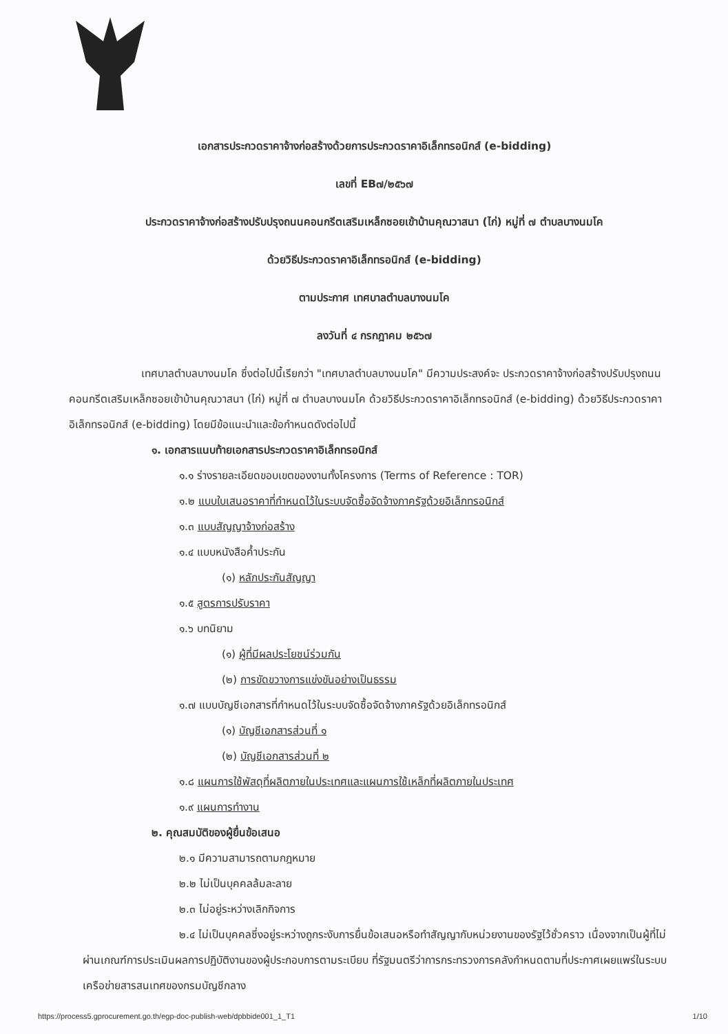เอกสารประกวดราคาจ้างก่อสร้างด้วยการประกวดราคาอิเล็กทรอนิกส์ (e-bidding)
เลขที่ EB๗/๒๕๖๗
ประกวดราคาจ้างก่อสร้างปรับปรุงถนนคอนกรีตเสริมเหล็กซอยเข้าบ้านคุณวาสนา (ไก่) หมู่ที่ ๗ ตำบลบางนมโค
ด้วยวิธีประกวดราคาอิเล็กทรอนิกส์ (e-bidding)
ตามประกาศ เทศบาลตำบลบางนมโค
ลงวันที่ ๔ กรกฎาคม ๒๕๖๗
เทศบาลตำบลบางนมโค ซึ่งต่อไปนี้เรียกว่า "เทศบาลตำบลบางนมโค" มีความประสงค์จะ ประกวดราคาจ้างก่อสร้างปรับปรุงถนนคอนกรีตเสริมเหล็กซอยเข้าบ้านคุณวาสนา (ไก่) หมู่ที่ ๗ ตำบลบางนมโค ด้วยวิธีประกวดราคาอิเล็กทรอนิกส์ (e-bidding) ด้วยวิธีประกวดราคาอิเล็กทรอนิกส์ (e-bidding) โดยมีข้อแนะนำและข้อกำหนดดังต่อไปนี้
๑. เอกสารแนบท้ายเอกสารประกวดราคาอิเล็กทรอนิกส์
๑.๑ ร่างรายละเอียดขอบเขตของงานทั้งโครงการ (Terms of Reference : TOR)
๑.๒ แบบใบเสนอราคาที่กำหนดไว้ในระบบจัดซื้อจัดจ้างภาครัฐด้วยอิเล็กทรอนิกส์
๑.๓ แบบสัญญาจ้างก่อสร้าง
๑.๔ แบบหนังสือค้ำประกัน
(๑) หลักประกันสัญญา
๑.๕ สูตรการปรับราคา
๑.๖ บทนิยาม
(๑) ผู้ที่มีผลประโยชน์ร่วมกัน
(๒) การขัดขวางการแข่งขันอย่างเป็นธรรม
๑.๗ แบบบัญชีเอกสารที่กำหนดไว้ในระบบจัดซื้อจัดจ้างภาครัฐด้วยอิเล็กทรอนิกส์
(๑) บัญชีเอกสารส่วนที่ ๑
(๒) บัญชีเอกสารส่วนที่ ๒
๑.๘ แผนการใช้พัสดุที่ผลิตภายในประเทศและแผนการใช้เหล็กที่ผลิตภายในประเทศ
๑.๙ แผนการทำงาน
๒. คุณสมบัติของผู้ยื่นข้อเสนอ
๒.๑ มีความสามารถตามกฎหมาย
๒.๒ ไม่เป็นบุคคลล้มละลาย
๒.๓ ไม่อยู่ระหว่างเลิกกิจการ
๒.๔ ไม่เป็นบุคคลซึ่งอยู่ระหว่างถูกระงับการยื่นข้อเสนอหรือทำสัญญากับหน่วยงานของรัฐไว้ชั่วคราว เนื่องจากเป็นผู้ที่ไม่ผ่านเกณฑ์การประเมินผลการปฏิบัติงานของผู้ประกอบการตามระเบียบ ที่รัฐมนตรีว่าการกระทรวงการคลังกำหนดตามที่ประกาศเผยแพร่ในระบบเครือข่ายสารสนเทศของกรมบัญชีกลาง
https://process5.gprocurement.go.th/egp-doc-publish-web/dpbbide001_1_T1 1/10